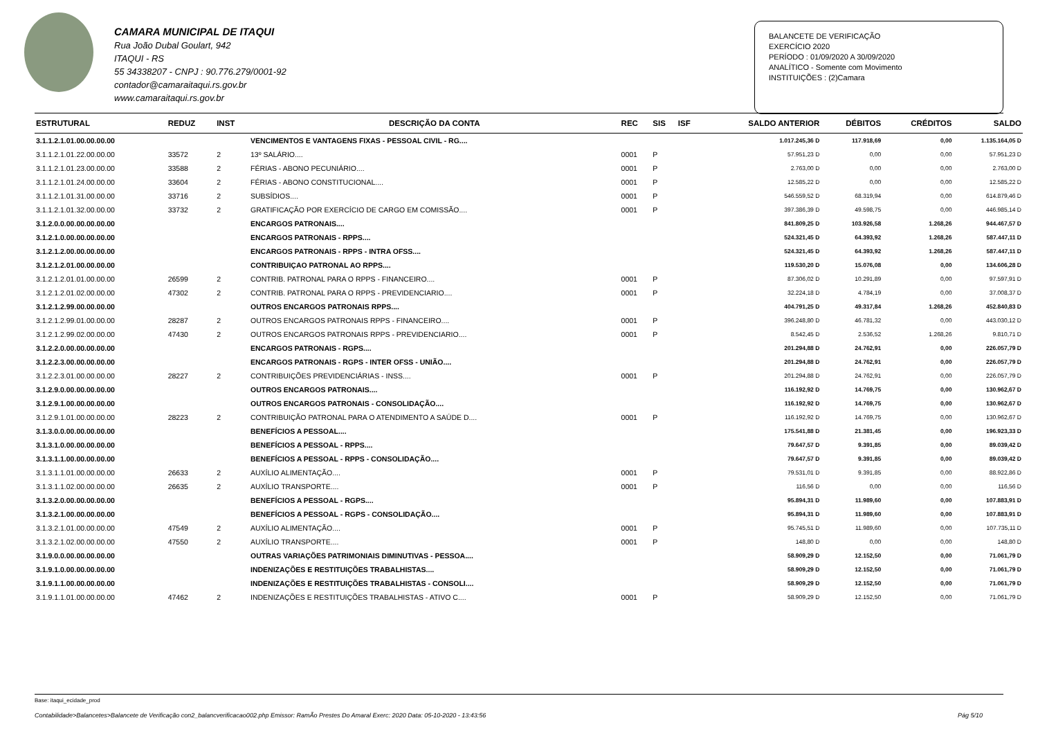CAMARA MUNICIPAL DE ITAQUI
Rua João Dubal Goulart, 942
ITAQUI - RS
55 34338207 - CNPJ : 90.776.279/0001-92
contador@camaraitaqui.rs.gov.br
www.camaraitaqui.rs.gov.br
BALANCETE DE VERIFICAÇÃO
EXERCÍCIO 2020
PERÍODO : 01/09/2020 A 30/09/2020
ANALÍTICO - Somente com Movimento
INSTITUIÇÕES : (2)Camara
| ESTRUTURAL | REDUZ | INST | DESCRIÇÃO DA CONTA | REC | SIS | ISF | SALDO ANTERIOR | DÉBITOS | CRÉDITOS | SALDO |
| --- | --- | --- | --- | --- | --- | --- | --- | --- | --- | --- |
| 3.1.1.2.1.01.00.00.00.00 | | | VENCIMENTOS E VANTAGENS FIXAS - PESSOAL CIVIL - RG.... | | | | 1.017.245,36 D | 117.918,69 | 0,00 | 1.135.164,05 D |
| 3.1.1.2.1.01.22.00.00.00 | 33572 | 2 | 13º SALÁRIO.... | 0001 | P | | 57.951,23 D | 0,00 | 0,00 | 57.951,23 D |
| 3.1.1.2.1.01.23.00.00.00 | 33588 | 2 | FÉRIAS - ABONO PECUNIÁRIO.... | 0001 | P | | 2.763,00 D | 0,00 | 0,00 | 2.763,00 D |
| 3.1.1.2.1.01.24.00.00.00 | 33604 | 2 | FÉRIAS - ABONO CONSTITUCIONAL.... | 0001 | P | | 12.585,22 D | 0,00 | 0,00 | 12.585,22 D |
| 3.1.1.2.1.01.31.00.00.00 | 33716 | 2 | SUBSÍDIOS.... | 0001 | P | | 546.559,52 D | 68.319,94 | 0,00 | 614.879,46 D |
| 3.1.1.2.1.01.32.00.00.00 | 33732 | 2 | GRATIFICAÇÃO POR EXERCÍCIO DE CARGO EM COMISSÃO.... | 0001 | P | | 397.386,39 D | 49.598,75 | 0,00 | 446.985,14 D |
| 3.1.2.0.0.00.00.00.00.00 | | | ENCARGOS PATRONAIS.... | | | | 841.809,25 D | 103.926,58 | 1.268,26 | 944.467,57 D |
| 3.1.2.1.0.00.00.00.00.00 | | | ENCARGOS PATRONAIS - RPPS.... | | | | 524.321,45 D | 64.393,92 | 1.268,26 | 587.447,11 D |
| 3.1.2.1.2.00.00.00.00.00 | | | ENCARGOS PATRONAIS - RPPS - INTRA OFSS.... | | | | 524.321,45 D | 64.393,92 | 1.268,26 | 587.447,11 D |
| 3.1.2.1.2.01.00.00.00.00 | | | CONTRIBUIÇAO PATRONAL AO RPPS.... | | | | 119.530,20 D | 15.076,08 | 0,00 | 134.606,28 D |
| 3.1.2.1.2.01.01.00.00.00 | 26599 | 2 | CONTRIB. PATRONAL PARA O RPPS - FINANCEIRO.... | 0001 | P | | 87.306,02 D | 10.291,89 | 0,00 | 97.597,91 D |
| 3.1.2.1.2.01.02.00.00.00 | 47302 | 2 | CONTRIB. PATRONAL PARA O RPPS - PREVIDENCIARIO.... | 0001 | P | | 32.224,18 D | 4.784,19 | 0,00 | 37.008,37 D |
| 3.1.2.1.2.99.00.00.00.00 | | | OUTROS ENCARGOS PATRONAIS RPPS.... | | | | 404.791,25 D | 49.317,84 | 1.268,26 | 452.840,83 D |
| 3.1.2.1.2.99.01.00.00.00 | 28287 | 2 | OUTROS ENCARGOS PATRONAIS RPPS - FINANCEIRO.... | 0001 | P | | 396.248,80 D | 46.781,32 | 0,00 | 443.030,12 D |
| 3.1.2.1.2.99.02.00.00.00 | 47430 | 2 | OUTROS ENCARGOS PATRONAIS RPPS - PREVIDENCIARIO.... | 0001 | P | | 8.542,45 D | 2.536,52 | 1.268,26 | 9.810,71 D |
| 3.1.2.2.0.00.00.00.00.00 | | | ENCARGOS PATRONAIS - RGPS.... | | | | 201.294,88 D | 24.762,91 | 0,00 | 226.057,79 D |
| 3.1.2.2.3.00.00.00.00.00 | | | ENCARGOS PATRONAIS - RGPS - INTER OFSS - UNIÃO.... | | | | 201.294,88 D | 24.762,91 | 0,00 | 226.057,79 D |
| 3.1.2.2.3.01.00.00.00.00 | 28227 | 2 | CONTRIBUIÇÕES PREVIDENCIÁRIAS - INSS.... | 0001 | P | | 201.294,88 D | 24.762,91 | 0,00 | 226.057,79 D |
| 3.1.2.9.0.00.00.00.00.00 | | | OUTROS ENCARGOS PATRONAIS.... | | | | 116.192,92 D | 14.769,75 | 0,00 | 130.962,67 D |
| 3.1.2.9.1.00.00.00.00.00 | | | OUTROS ENCARGOS PATRONAIS - CONSOLIDAÇÃO.... | | | | 116.192,92 D | 14.769,75 | 0,00 | 130.962,67 D |
| 3.1.2.9.1.01.00.00.00.00 | 28223 | 2 | CONTRIBUIÇÃO PATRONAL PARA O ATENDIMENTO A SAÚDE D.... | 0001 | P | | 116.192,92 D | 14.769,75 | 0,00 | 130.962,67 D |
| 3.1.3.0.0.00.00.00.00.00 | | | BENEFÍCIOS A PESSOAL.... | | | | 175.541,88 D | 21.381,45 | 0,00 | 196.923,33 D |
| 3.1.3.1.0.00.00.00.00.00 | | | BENEFÍCIOS A PESSOAL - RPPS.... | | | | 79.647,57 D | 9.391,85 | 0,00 | 89.039,42 D |
| 3.1.3.1.1.00.00.00.00.00 | | | BENEFÍCIOS A PESSOAL - RPPS - CONSOLIDAÇÃO.... | | | | 79.647,57 D | 9.391,85 | 0,00 | 89.039,42 D |
| 3.1.3.1.1.01.00.00.00.00 | 26633 | 2 | AUXÍLIO ALIMENTAÇÃO.... | 0001 | P | | 79.531,01 D | 9.391,85 | 0,00 | 88.922,86 D |
| 3.1.3.1.1.02.00.00.00.00 | 26635 | 2 | AUXÍLIO TRANSPORTE.... | 0001 | P | | 116,56 D | 0,00 | 0,00 | 116,56 D |
| 3.1.3.2.0.00.00.00.00.00 | | | BENEFÍCIOS A PESSOAL - RGPS.... | | | | 95.894,31 D | 11.989,60 | 0,00 | 107.883,91 D |
| 3.1.3.2.1.00.00.00.00.00 | | | BENEFÍCIOS A PESSOAL - RGPS - CONSOLIDAÇÃO.... | | | | 95.894,31 D | 11.989,60 | 0,00 | 107.883,91 D |
| 3.1.3.2.1.01.00.00.00.00 | 47549 | 2 | AUXÍLIO ALIMENTAÇÃO.... | 0001 | P | | 95.745,51 D | 11.989,60 | 0,00 | 107.735,11 D |
| 3.1.3.2.1.02.00.00.00.00 | 47550 | 2 | AUXÍLIO TRANSPORTE.... | 0001 | P | | 148,80 D | 0,00 | 0,00 | 148,80 D |
| 3.1.9.0.0.00.00.00.00.00 | | | OUTRAS VARIAÇÕES PATRIMONIAIS DIMINUTIVAS - PESSOA.... | | | | 58.909,29 D | 12.152,50 | 0,00 | 71.061,79 D |
| 3.1.9.1.0.00.00.00.00.00 | | | INDENIZAÇÕES E RESTITUIÇÕES TRABALHISTAS.... | | | | 58.909,29 D | 12.152,50 | 0,00 | 71.061,79 D |
| 3.1.9.1.1.00.00.00.00.00 | | | INDENIZAÇÕES E RESTITUIÇÕES TRABALHISTAS - CONSOLI.... | | | | 58.909,29 D | 12.152,50 | 0,00 | 71.061,79 D |
| 3.1.9.1.1.01.00.00.00.00 | 47462 | 2 | INDENIZAÇÕES E RESTITUIÇÕES TRABALHISTAS - ATIVO C.... | 0001 | P | | 58.909,29 D | 12.152,50 | 0,00 | 71.061,79 D |
Base: itaqui_ecidade_prod
Contabilidade>Balancetes>Balancete de Verificação con2_balancverificacao002.php Emissor: RamÃo Prestes Do Amaral Exerc: 2020 Data: 05-10-2020 - 13:43:56 Pág 5/10